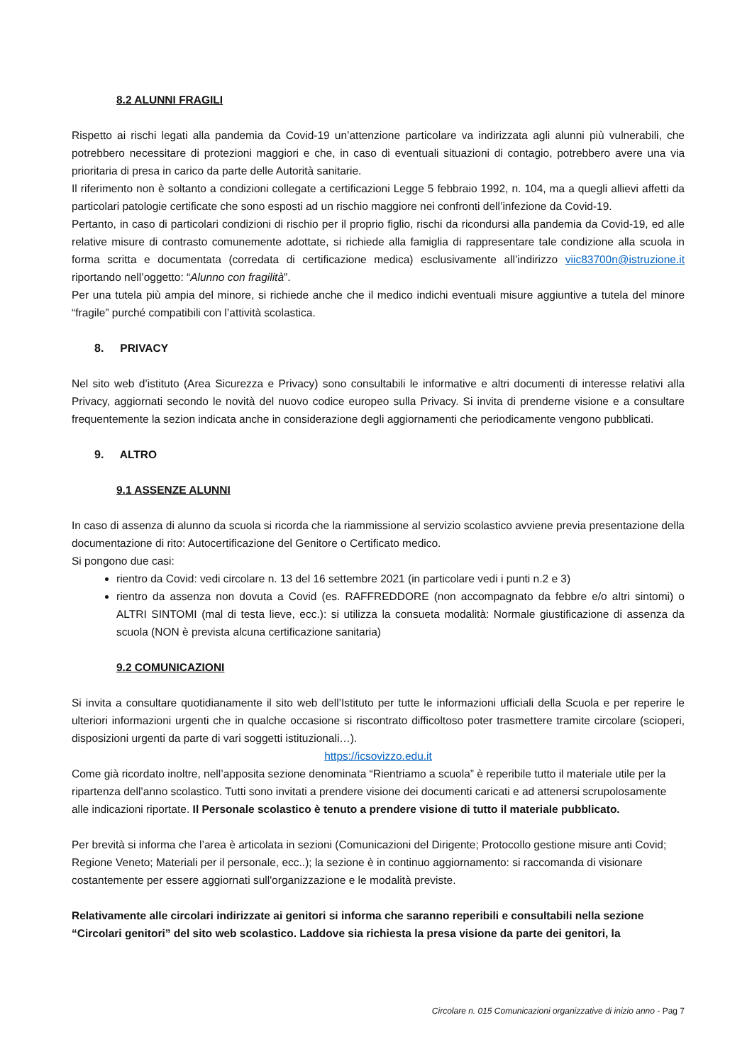8.2 ALUNNI FRAGILI
Rispetto ai rischi legati alla pandemia da Covid-19 un’attenzione particolare va indirizzata agli alunni più vulnerabili, che potrebbero necessitare di protezioni maggiori e che, in caso di eventuali situazioni di contagio, potrebbero avere una via prioritaria di presa in carico da parte delle Autorità sanitarie.
Il riferimento non è soltanto a condizioni collegate a certificazioni Legge 5 febbraio 1992, n. 104, ma a quegli allievi affetti da particolari patologie certificate che sono esposti ad un rischio maggiore nei confronti dell’infezione da Covid-19.
Pertanto, in caso di particolari condizioni di rischio per il proprio figlio, rischi da ricondursi alla pandemia da Covid-19, ed alle relative misure di contrasto comunemente adottate, si richiede alla famiglia di rappresentare tale condizione alla scuola in forma scritta e documentata (corredata di certificazione medica) esclusivamente all’indirizzo viic83700n@istruzione.it riportando nell’oggetto: “Alunno con fragilità”.
Per una tutela più ampia del minore, si richiede anche che il medico indichi eventuali misure aggiuntive a tutela del minore “fragile” purché compatibili con l’attività scolastica.
8. PRIVACY
Nel sito web d’istituto (Area Sicurezza e Privacy) sono consultabili le informative e altri documenti di interesse relativi alla Privacy, aggiornati secondo le novità del nuovo codice europeo sulla Privacy. Si invita di prenderne visione e a consultare frequentemente la sezion indicata anche in considerazione degli aggiornamenti che periodicamente vengono pubblicati.
9. ALTRO
9.1 ASSENZE ALUNNI
In caso di assenza di alunno da scuola si ricorda che la riammissione al servizio scolastico avviene previa presentazione della documentazione di rito: Autocertificazione del Genitore o Certificato medico.
Si pongono due casi:
rientro da Covid: vedi circolare n. 13 del 16 settembre 2021 (in particolare vedi i punti n.2 e 3)
rientro da assenza non dovuta a Covid (es. RAFFREDDORE (non accompagnato da febbre e/o altri sintomi) o ALTRI SINTOMI (mal di testa lieve, ecc.): si utilizza la consueta modalità: Normale giustificazione di assenza da scuola (NON è prevista alcuna certificazione sanitaria)
9.2 COMUNICAZIONI
Si invita a consultare quotidianamente il sito web dell’Istituto per tutte le informazioni ufficiali della Scuola e per reperire le ulteriori informazioni urgenti che in qualche occasione si riscontrato difficoltoso poter trasmettere tramite circolare (scioperi, disposizioni urgenti da parte di vari soggetti istituzionali…).
https://icsovizzo.edu.it
Come già ricordato inoltre, nell’apposita sezione denominata “Rientriamo a scuola” è reperibile tutto il materiale utile per la ripartenza dell’anno scolastico. Tutti sono invitati a prendere visione dei documenti caricati e ad attenersi scrupolosamente alle indicazioni riportate. Il Personale scolastico è tenuto a prendere visione di tutto il materiale pubblicato.
Per brevità si informa che l’area è articolata in sezioni (Comunicazioni del Dirigente; Protocollo gestione misure anti Covid; Regione Veneto; Materiali per il personale, ecc..); la sezione è in continuo aggiornamento: si raccomanda di visionare costantemente per essere aggiornati sull'organizzazione e le modalità previste.
Relativamente alle circolari indirizzate ai genitori si informa che saranno reperibili e consultabili nella sezione “Circolari genitori” del sito web scolastico. Laddove sia richiesta la presa visione da parte dei genitori, la
Circolare n. 015 Comunicazioni organizzative di inizio anno - Pag 7